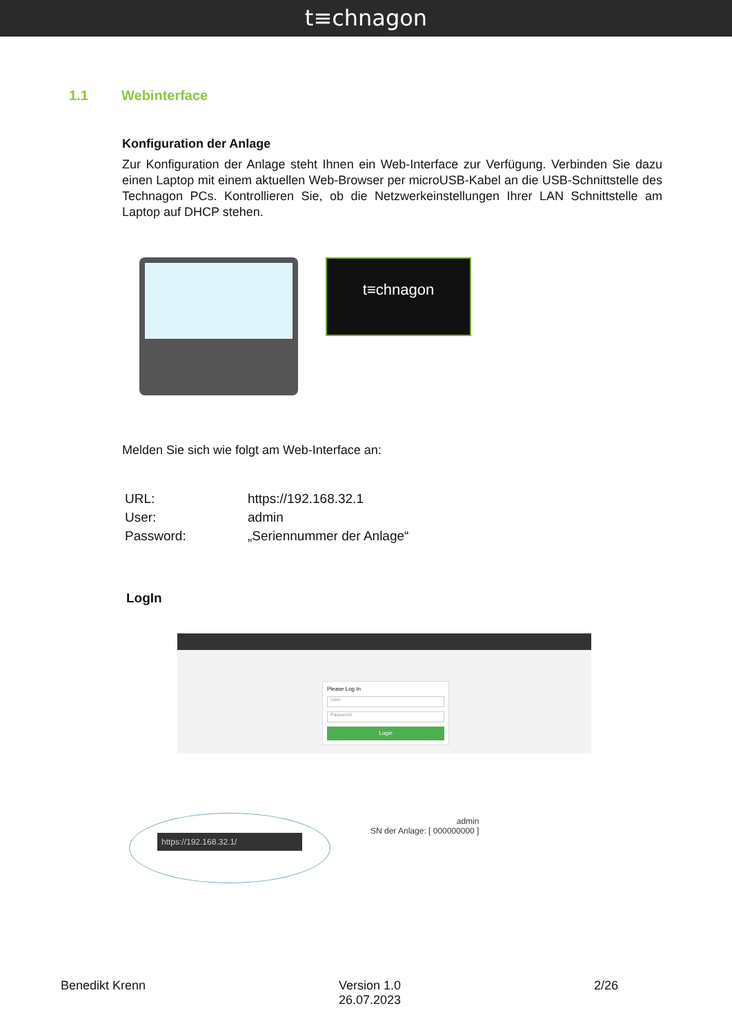t≡chnagon
1.1 Webinterface
Konfiguration der Anlage
Zur Konfiguration der Anlage steht Ihnen ein Web-Interface zur Verfügung. Verbinden Sie dazu einen Laptop mit einem aktuellen Web-Browser per microUSB-Kabel an die USB-Schnittstelle des Technagon PCs. Kontrollieren Sie, ob die Netzwerkeinstellungen Ihrer LAN Schnittstelle am Laptop auf DHCP stehen.
t≡chnagon
Melden Sie sich wie folgt am Web-Interface an:
| URL: | https://192.168.32.1 |
| User: | admin |
| Password: | „Seriennummer der Anlage“ |
LogIn
Please Log In
User
Password
Login
https://192.168.32.1/
admin
SN der Anlage: [ 000000000 ]
Benedikt Krenn Version 1.0
26.07.2023 2/26